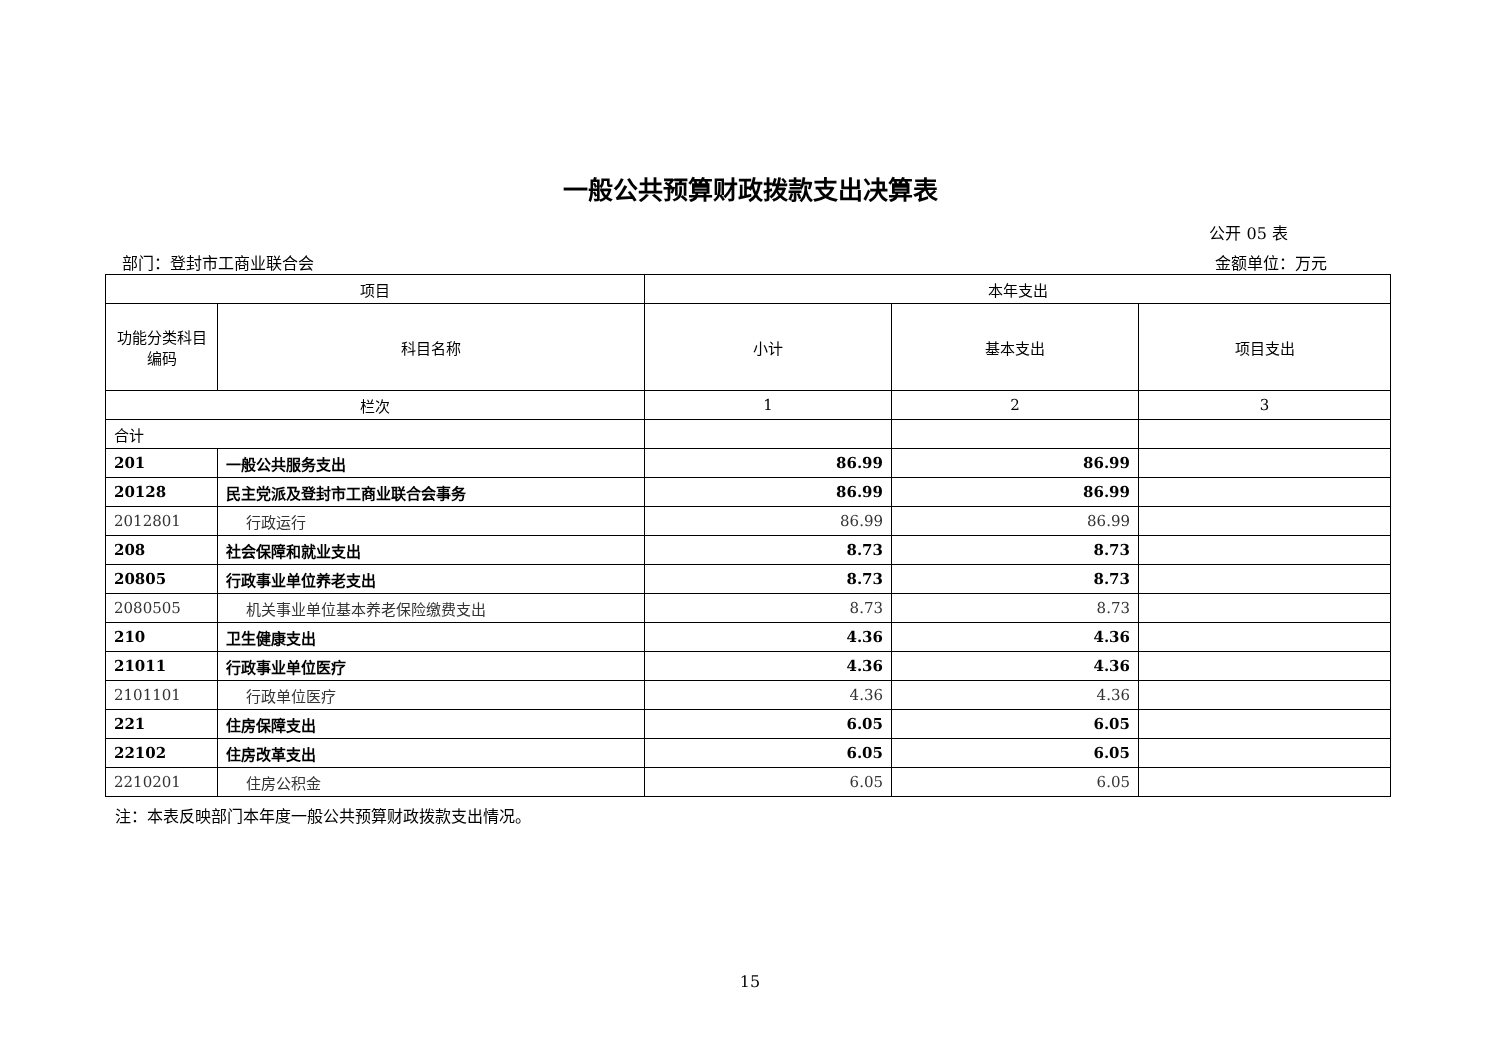一般公共预算财政拨款支出决算表
公开 05 表
部门：登封市工商业联合会 金额单位：万元
| 项目 | | 本年支出 | | |
| --- | --- | --- | --- | --- |
| 功能分类科目编码 | 科目名称 | 小计 | 基本支出 | 项目支出 |
| 栏次 | | 1 | 2 | 3 |
| 合计 | | | | |
| 201 | 一般公共服务支出 | 86.99 | 86.99 | |
| 20128 | 民主党派及登封市工商业联合会事务 | 86.99 | 86.99 | |
| 2012801 | 行政运行 | 86.99 | 86.99 | |
| 208 | 社会保障和就业支出 | 8.73 | 8.73 | |
| 20805 | 行政事业单位养老支出 | 8.73 | 8.73 | |
| 2080505 | 机关事业单位基本养老保险缴费支出 | 8.73 | 8.73 | |
| 210 | 卫生健康支出 | 4.36 | 4.36 | |
| 21011 | 行政事业单位医疗 | 4.36 | 4.36 | |
| 2101101 | 行政单位医疗 | 4.36 | 4.36 | |
| 221 | 住房保障支出 | 6.05 | 6.05 | |
| 22102 | 住房改革支出 | 6.05 | 6.05 | |
| 2210201 | 住房公积金 | 6.05 | 6.05 | |
注：本表反映部门本年度一般公共预算财政拨款支出情况。
15